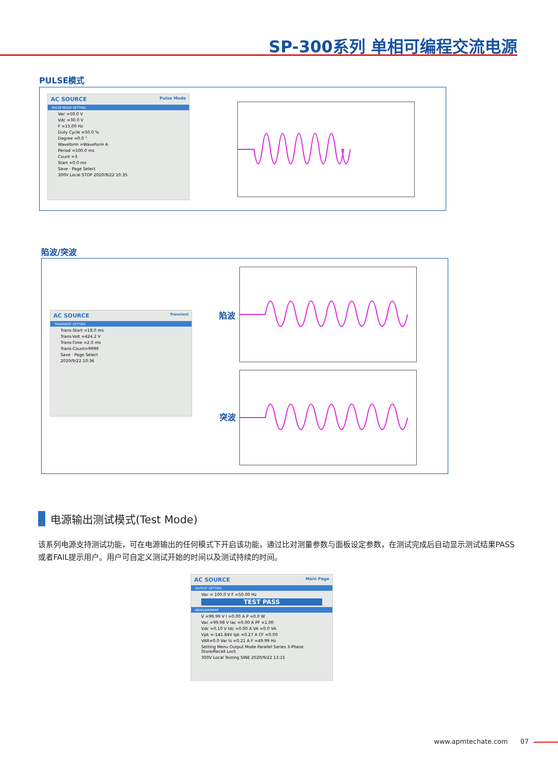SP-300系列 单相可编程交流电源
PULSE模式
AC SOURCE Pulse Mode
PULSE MODE SETTING
Vac =50.0 V
Vdc =30.0 V
F =15.00 Hz
Duty Cycle =50.0 %
Degree =0.0 °
Waveform =Waveform A
Period =100.0 ms
Count =3
Start =0.0 ms
Save · Page Select
300V Local STOP 2020/9/22 10:35
陷波/突波
AC SOURCE Transient
TRANSIENT SETTING
Trans-Start =18.0 ms
Trans-Volt =424.2 V
Trans-Time =2.0 ms
Trans-Count=9999
Save · Page Select
2020/9/22 10:36
陷波
突波
电源输出测试模式(Test Mode)
该系列电源支持测试功能，可在电源输出的任何模式下开启该功能，通过比对测量参数与面板设定参数，在测试完成后自动显示测试结果PASS 或者FAIL提示用户。用户可自定义测试开始的时间以及测试持续的时间。
AC SOURCE Main Page
OUTPUT SETTING
Vac = 100.0 V F =50.00 Hz
TEST PASS
MEASUREMENT
V =99.99 V I =0.00 A P =0.0 W
Vac =99.98 V Iac =0.00 A PF =1.00
Vdc =0.10 V Idc =0.00 A VA =0.0 VA
Vpk =-141.84V Ipk =0.27 A CF =0.00
VAR=0.0 Var Is =0.21 A F =49.99 Hz
Setting Menu Output Mode Parallel Series 3-Phase Store/Recall Lock
300V Local Testing SINE 2020/9/22 13:15
www.apmtechate.com 07